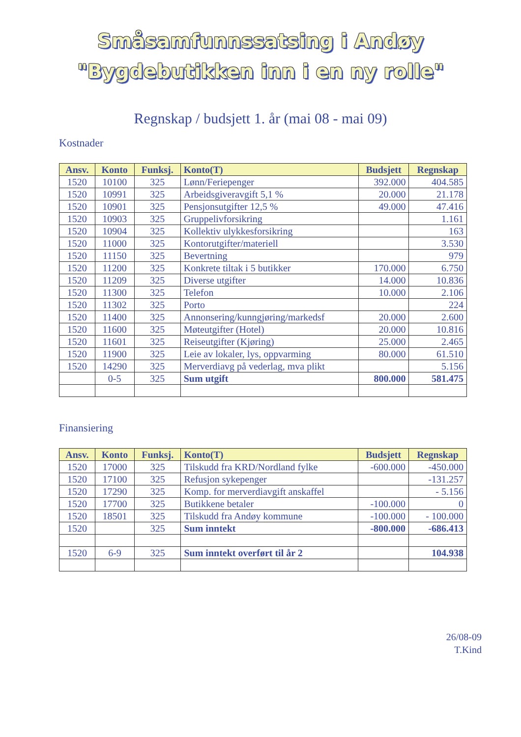Småsamfunnssatsing i Andøy
"Bygdebutikken inn i en ny rolle"
Regnskap / budsjett 1. år (mai 08 - mai 09)
Kostnader
| Ansv. | Konto | Funksj. | Konto(T) | Budsjett | Regnskap |
| --- | --- | --- | --- | --- | --- |
| 1520 | 10100 | 325 | Lønn/Feriepenger | 392.000 | 404.585 |
| 1520 | 10991 | 325 | Arbeidsgiveravgift 5,1 % | 20.000 | 21.178 |
| 1520 | 10901 | 325 | Pensjonsutgifter 12,5 % | 49.000 | 47.416 |
| 1520 | 10903 | 325 | Gruppelivforsikring | | 1.161 |
| 1520 | 10904 | 325 | Kollektiv ulykkesforsikring | | 163 |
| 1520 | 11000 | 325 | Kontorutgifter/materiell | | 3.530 |
| 1520 | 11150 | 325 | Bevertning | | 979 |
| 1520 | 11200 | 325 | Konkrete tiltak i 5 butikker | 170.000 | 6.750 |
| 1520 | 11209 | 325 | Diverse utgifter | 14.000 | 10.836 |
| 1520 | 11300 | 325 | Telefon | 10.000 | 2.106 |
| 1520 | 11302 | 325 | Porto | | 224 |
| 1520 | 11400 | 325 | Annonsering/kunngjøring/markedsf | 20.000 | 2.600 |
| 1520 | 11600 | 325 | Møteutgifter (Hotel) | 20.000 | 10.816 |
| 1520 | 11601 | 325 | Reiseutgifter (Kjøring) | 25.000 | 2.465 |
| 1520 | 11900 | 325 | Leie av lokaler, lys, oppvarming | 80.000 | 61.510 |
| 1520 | 14290 | 325 | Merverdiavg på vederlag, mva plikt | | 5.156 |
| | 0-5 | 325 | Sum utgift | 800.000 | 581.475 |
Finansiering
| Ansv. | Konto | Funksj. | Konto(T) | Budsjett | Regnskap |
| --- | --- | --- | --- | --- | --- |
| 1520 | 17000 | 325 | Tilskudd fra KRD/Nordland fylke | -600.000 | -450.000 |
| 1520 | 17100 | 325 | Refusjon sykepenger | | -131.257 |
| 1520 | 17290 | 325 | Komp. for merverdiavgift anskaffel | | - 5.156 |
| 1520 | 17700 | 325 | Butikkene betaler | -100.000 | 0 |
| 1520 | 18501 | 325 | Tilskudd fra Andøy kommune | -100.000 | - 100.000 |
| 1520 | | 325 | Sum inntekt | -800.000 | -686.413 |
| 1520 | 6-9 | 325 | Sum inntekt overført til år 2 | | 104.938 |
26/08-09
T.Kind